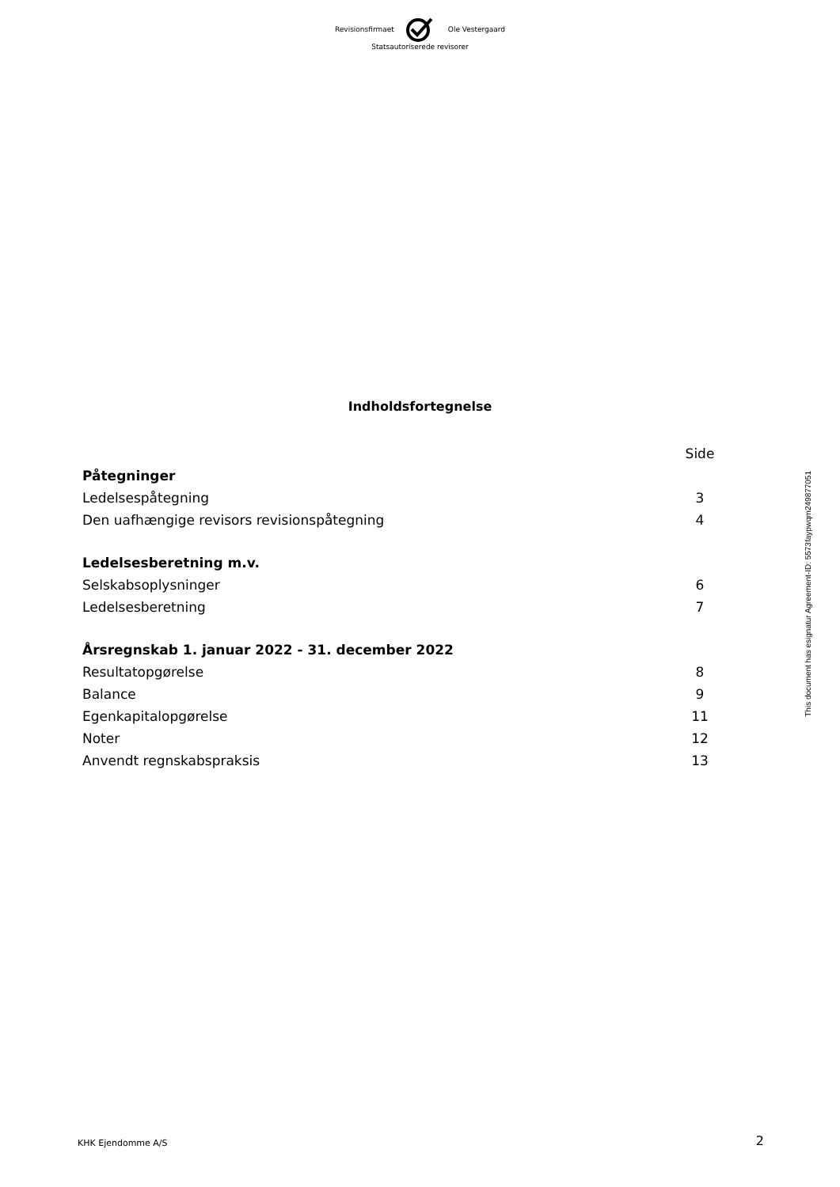Revisionsfirmaet Ole Vestergaard
Statsautoriserede revisorer
Indholdsfortegnelse
| | Side |
| Påtegninger | |
| Ledelsespåtegning | 3 |
| Den uafhængige revisors revisionspåtegning | 4 |
| Ledelsesberetning m.v. | |
| Selskabsoplysninger | 6 |
| Ledelsesberetning | 7 |
| Årsregnskab 1. januar 2022 - 31. december 2022 | |
| Resultatopgørelse | 8 |
| Balance | 9 |
| Egenkapitalopgørelse | 11 |
| Noter | 12 |
| Anvendt regnskabspraksis | 13 |
This document has esignatur Agreement-ID: 5573faypwqm249877051
KHK Ejendomme A/S 2